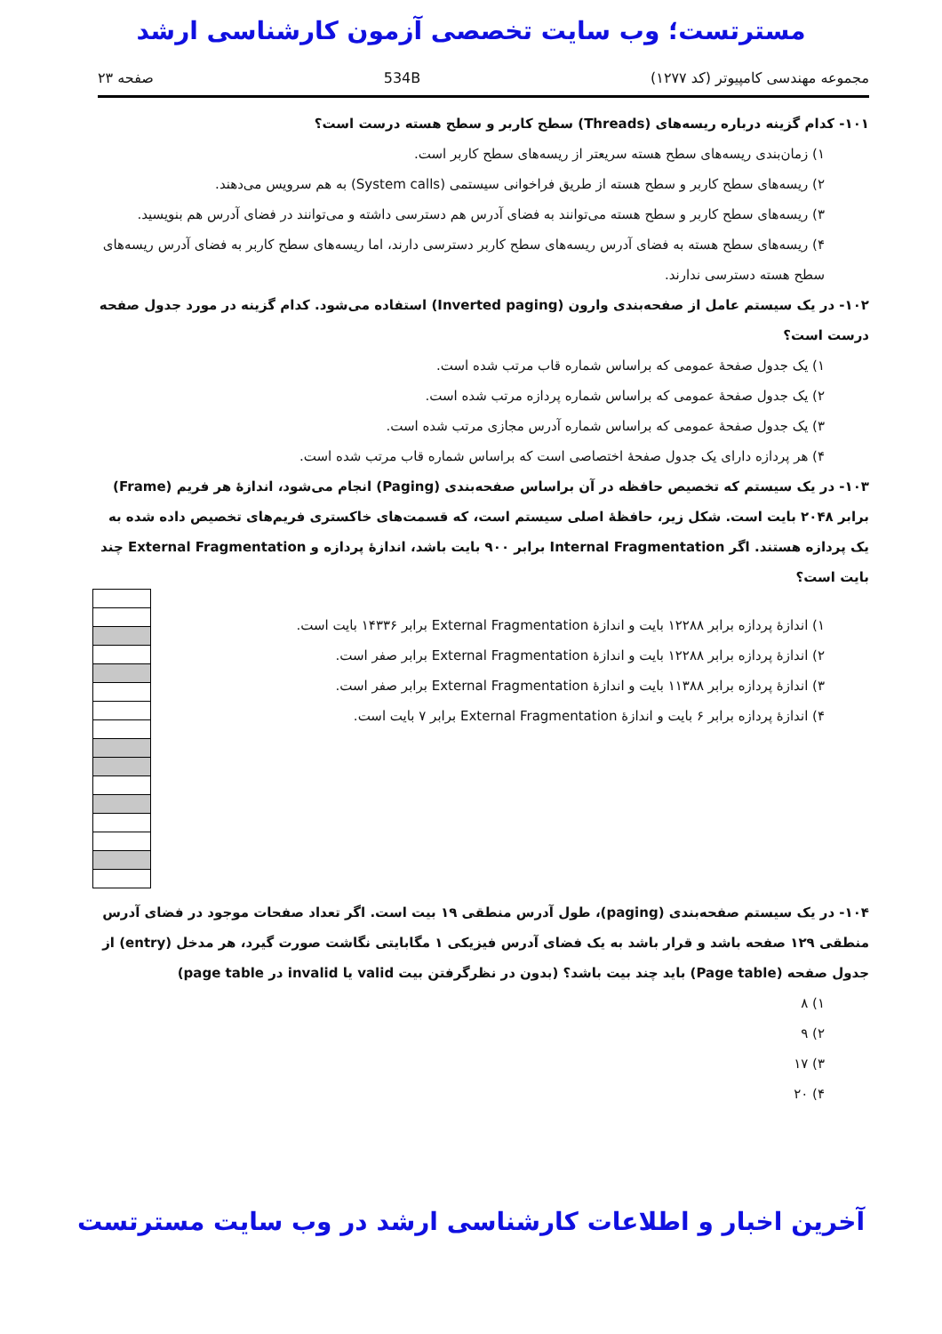مسترتست؛ وب سایت تخصصی آزمون کارشناسی ارشد
مجموعه مهندسی کامپیوتر (کد ۱۲۷۷) 534B صفحه ۲۳
۱۰۱- کدام گزینه درباره ریسه‌های (Threads) سطح کاربر و سطح هسته درست است؟
۱) زمان‌بندی ریسه‌های سطح هسته سریعتر از ریسه‌های سطح کاربر است.
۲) ریسه‌های سطح کاربر و سطح هسته از طریق فراخوانی سیستمی (System calls) به هم سرویس می‌دهند.
۳) ریسه‌های سطح کاربر و سطح هسته می‌توانند به فضای آدرس هم دسترسی داشته و می‌توانند در فضای آدرس هم بنویسید.
۴) ریسه‌های سطح هسته به فضای آدرس ریسه‌های سطح کاربر دسترسی دارند، اما ریسه‌های سطح کاربر به فضای آدرس ریسه‌های سطح هسته دسترسی ندارند.
۱۰۲- در یک سیستم عامل از صفحه‌بندی وارون (Inverted paging) استفاده می‌شود. کدام گزینه در مورد جدول صفحه درست است؟
۱) یک جدول صفحهٔ عمومی که براساس شماره قاب مرتب شده است.
۲) یک جدول صفحهٔ عمومی که براساس شماره پردازه مرتب شده است.
۳) یک جدول صفحهٔ عمومی که براساس شماره آدرس مجازی مرتب شده است.
۴) هر پردازه دارای یک جدول صفحهٔ اختصاصی است که براساس شماره قاب مرتب شده است.
۱۰۳- در یک سیستم که تخصیص حافظه در آن براساس صفحه‌بندی (Paging) انجام می‌شود، اندازهٔ هر فریم (Frame) برابر ۲۰۴۸ بایت است. شکل زیر، حافظهٔ اصلی سیستم است، که قسمت‌های خاکستری فریم‌های تخصیص داده شده به یک پردازه هستند. اگر Internal Fragmentation برابر ۹۰۰ بایت باشد، اندازهٔ پردازه و External Fragmentation چند بایت است؟
۱) اندازهٔ پردازه برابر ۱۲۲۸۸ بایت و اندازهٔ External Fragmentation برابر ۱۴۳۳۶ بایت است.
۲) اندازهٔ پردازه برابر ۱۲۲۸۸ بایت و اندازهٔ External Fragmentation برابر صفر است.
۳) اندازهٔ پردازه برابر ۱۱۳۸۸ بایت و اندازهٔ External Fragmentation برابر صفر است.
۴) اندازهٔ پردازه برابر ۶ بایت و اندازهٔ External Fragmentation برابر ۷ بایت است.
۱۰۴- در یک سیستم صفحه‌بندی (paging)، طول آدرس منطقی ۱۹ بیت است. اگر تعداد صفحات موجود در فضای آدرس منطقی ۱۲۹ صفحه باشد و قرار باشد به یک فضای آدرس فیزیکی ۱ مگابایتی نگاشت صورت گیرد، هر مدخل (entry) از جدول صفحه (Page table) باید چند بیت باشد؟ (بدون در نظرگرفتن بیت valid یا invalid در page table)
۱) ۸
۲) ۹
۳) ۱۷
۴) ۲۰
آخرین اخبار و اطلاعات کارشناسی ارشد در وب سایت مسترتست